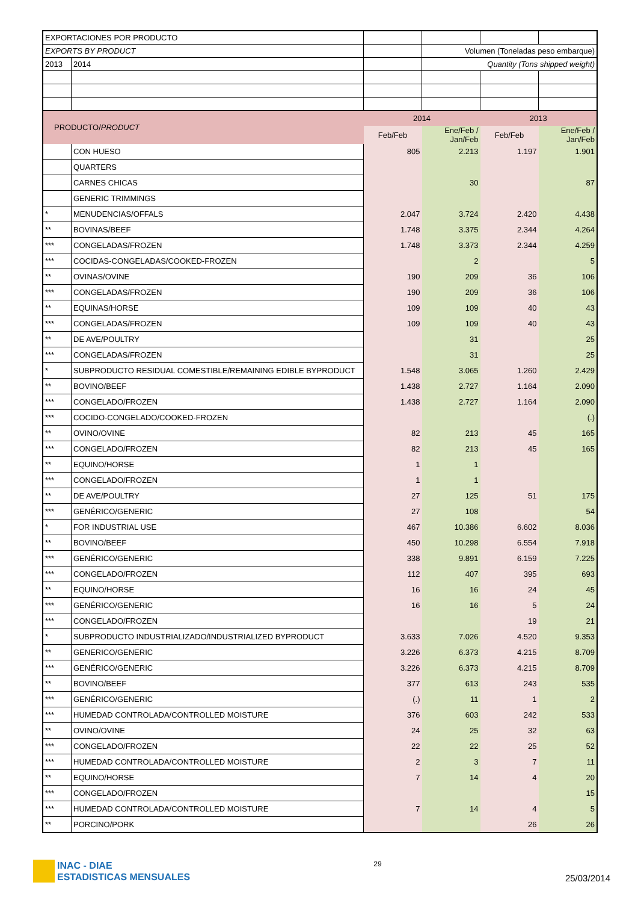| EXPORTACIONES POR PRODUCTO | | | | | |
| EXPORTS BY PRODUCT | | | Volumen (Toneladas peso embarque) | | |
| 2013 | 2014 | | Quantity (Tons shipped weight) | | |
| PRODUCTO/ PRODUCT | | 2014 | | 2013 | |
| | | Feb/Feb | Ene/Feb / Jan/Feb | Feb/Feb | Ene/Feb / Jan/Feb |
| | CON HUESO | 805 | 2.213 | 1.197 | 1.901 |
| | QUARTERS | | | | |
| | CARNES CHICAS | | 30 | | 87 |
| | GENERIC TRIMMINGS | | | | |
| * | MENUDENCIAS/OFFALS | 2.047 | 3.724 | 2.420 | 4.438 |
| ** | BOVINAS/BEEF | 1.748 | 3.375 | 2.344 | 4.264 |
| *** | CONGELADAS/FROZEN | 1.748 | 3.373 | 2.344 | 4.259 |
| *** | COCIDAS-CONGELADAS/COOKED-FROZEN | | 2 | | 5 |
| ** | OVINAS/OVINE | 190 | 209 | 36 | 106 |
| *** | CONGELADAS/FROZEN | 190 | 209 | 36 | 106 |
| ** | EQUINAS/HORSE | 109 | 109 | 40 | 43 |
| *** | CONGELADAS/FROZEN | 109 | 109 | 40 | 43 |
| ** | DE AVE/POULTRY | | 31 | | 25 |
| *** | CONGELADAS/FROZEN | | 31 | | 25 |
| * | SUBPRODUCTO RESIDUAL COMESTIBLE/REMAINING EDIBLE BYPRODUCT | 1.548 | 3.065 | 1.260 | 2.429 |
| ** | BOVINO/BEEF | 1.438 | 2.727 | 1.164 | 2.090 |
| *** | CONGELADO/FROZEN | 1.438 | 2.727 | 1.164 | 2.090 |
| *** | COCIDO-CONGELADO/COOKED-FROZEN | | | | (.) |
| ** | OVINO/OVINE | 82 | 213 | 45 | 165 |
| *** | CONGELADO/FROZEN | 82 | 213 | 45 | 165 |
| ** | EQUINO/HORSE | 1 | 1 | | |
| *** | CONGELADO/FROZEN | 1 | 1 | | |
| ** | DE AVE/POULTRY | 27 | 125 | 51 | 175 |
| *** | GENÉRICO/GENERIC | 27 | 108 | | 54 |
| * | FOR INDUSTRIAL USE | 467 | 10.386 | 6.602 | 8.036 |
| ** | BOVINO/BEEF | 450 | 10.298 | 6.554 | 7.918 |
| *** | GENÉRICO/GENERIC | 338 | 9.891 | 6.159 | 7.225 |
| *** | CONGELADO/FROZEN | 112 | 407 | 395 | 693 |
| ** | EQUINO/HORSE | 16 | 16 | 24 | 45 |
| *** | GENÉRICO/GENERIC | 16 | 16 | 5 | 24 |
| *** | CONGELADO/FROZEN | | | 19 | 21 |
| * | SUBPRODUCTO INDUSTRIALIZADO/INDUSTRIALIZED BYPRODUCT | 3.633 | 7.026 | 4.520 | 9.353 |
| ** | GENERICO/GENERIC | 3.226 | 6.373 | 4.215 | 8.709 |
| *** | GENÉRICO/GENERIC | 3.226 | 6.373 | 4.215 | 8.709 |
| ** | BOVINO/BEEF | 377 | 613 | 243 | 535 |
| *** | GENÉRICO/GENERIC | (.) | 11 | 1 | 2 |
| *** | HUMEDAD CONTROLADA/CONTROLLED MOISTURE | 376 | 603 | 242 | 533 |
| ** | OVINO/OVINE | 24 | 25 | 32 | 63 |
| *** | CONGELADO/FROZEN | 22 | 22 | 25 | 52 |
| *** | HUMEDAD CONTROLADA/CONTROLLED MOISTURE | 2 | 3 | 7 | 11 |
| ** | EQUINO/HORSE | 7 | 14 | 4 | 20 |
| *** | CONGELADO/FROZEN | | | | 15 |
| *** | HUMEDAD CONTROLADA/CONTROLLED MOISTURE | 7 | 14 | 4 | 5 |
| ** | PORCINO/PORK | | | 26 | 26 |
INAC - DIAE
ESTADISTICAS MENSUALES
29
25/03/2014